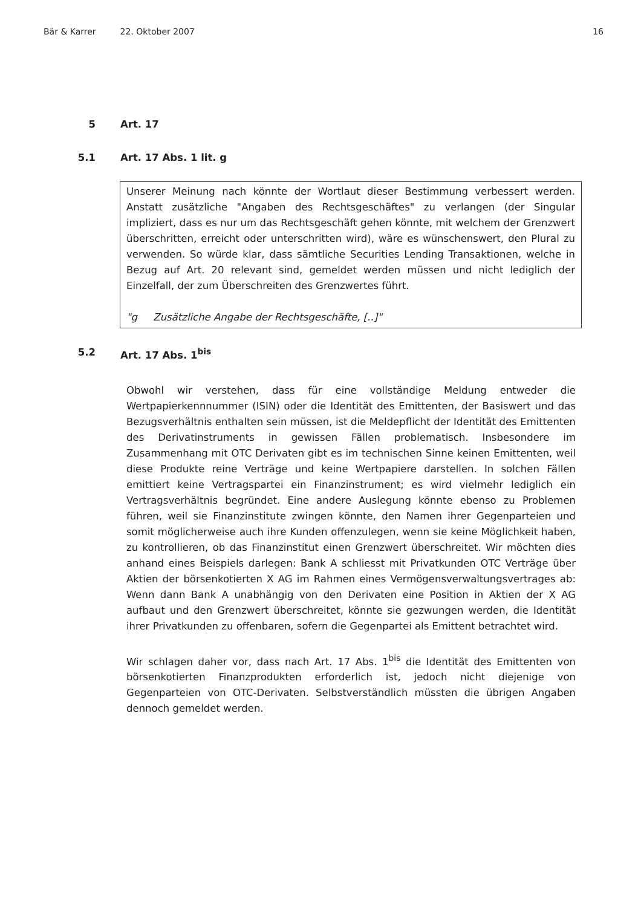Bär & Karrer 22. Oktober 2007 16
5 Art. 17
5.1 Art. 17 Abs. 1 lit. g
Unserer Meinung nach könnte der Wortlaut dieser Bestimmung verbessert werden. Anstatt zusätzliche "Angaben des Rechtsgeschäftes" zu verlangen (der Singular impliziert, dass es nur um das Rechtsgeschäft gehen könnte, mit welchem der Grenzwert überschritten, erreicht oder unterschritten wird), wäre es wünschenswert, den Plural zu verwenden. So würde klar, dass sämtliche Securities Lending Transaktionen, welche in Bezug auf Art. 20 relevant sind, gemeldet werden müssen und nicht lediglich der Einzelfall, der zum Überschreiten des Grenzwertes führt.
"g Zusätzliche Angabe der Rechtsgeschäfte, [..]"
5.2 Art. 17 Abs. 1<sup>bis</sup>
Obwohl wir verstehen, dass für eine vollständige Meldung entweder die Wertpapierkennnummer (ISIN) oder die Identität des Emittenten, der Basiswert und das Bezugsverhältnis enthalten sein müssen, ist die Meldepflicht der Identität des Emittenten des Derivatinstruments in gewissen Fällen problematisch. Insbesondere im Zusammenhang mit OTC Derivaten gibt es im technischen Sinne keinen Emittenten, weil diese Produkte reine Verträge und keine Wertpapiere darstellen. In solchen Fällen emittiert keine Vertragspartei ein Finanzinstrument; es wird vielmehr lediglich ein Vertragsverhältnis begründet. Eine andere Auslegung könnte ebenso zu Problemen führen, weil sie Finanzinstitute zwingen könnte, den Namen ihrer Gegenparteien und somit möglicherweise auch ihre Kunden offenzulegen, wenn sie keine Möglichkeit haben, zu kontrollieren, ob das Finanzinstitut einen Grenzwert überschreitet. Wir möchten dies anhand eines Beispiels darlegen: Bank A schliesst mit Privatkunden OTC Verträge über Aktien der börsenkotierten X AG im Rahmen eines Vermögensverwaltungsvertrages ab: Wenn dann Bank A unabhängig von den Derivaten eine Position in Aktien der X AG aufbaut und den Grenzwert überschreitet, könnte sie gezwungen werden, die Identität ihrer Privatkunden zu offenbaren, sofern die Gegenpartei als Emittent betrachtet wird.
Wir schlagen daher vor, dass nach Art. 17 Abs. 1<sup>bis</sup> die Identität des Emittenten von börsenkotierten Finanzprodukten erforderlich ist, jedoch nicht diejenige von Gegenparteien von OTC-Derivaten. Selbstverständlich müssten die übrigen Angaben dennoch gemeldet werden.